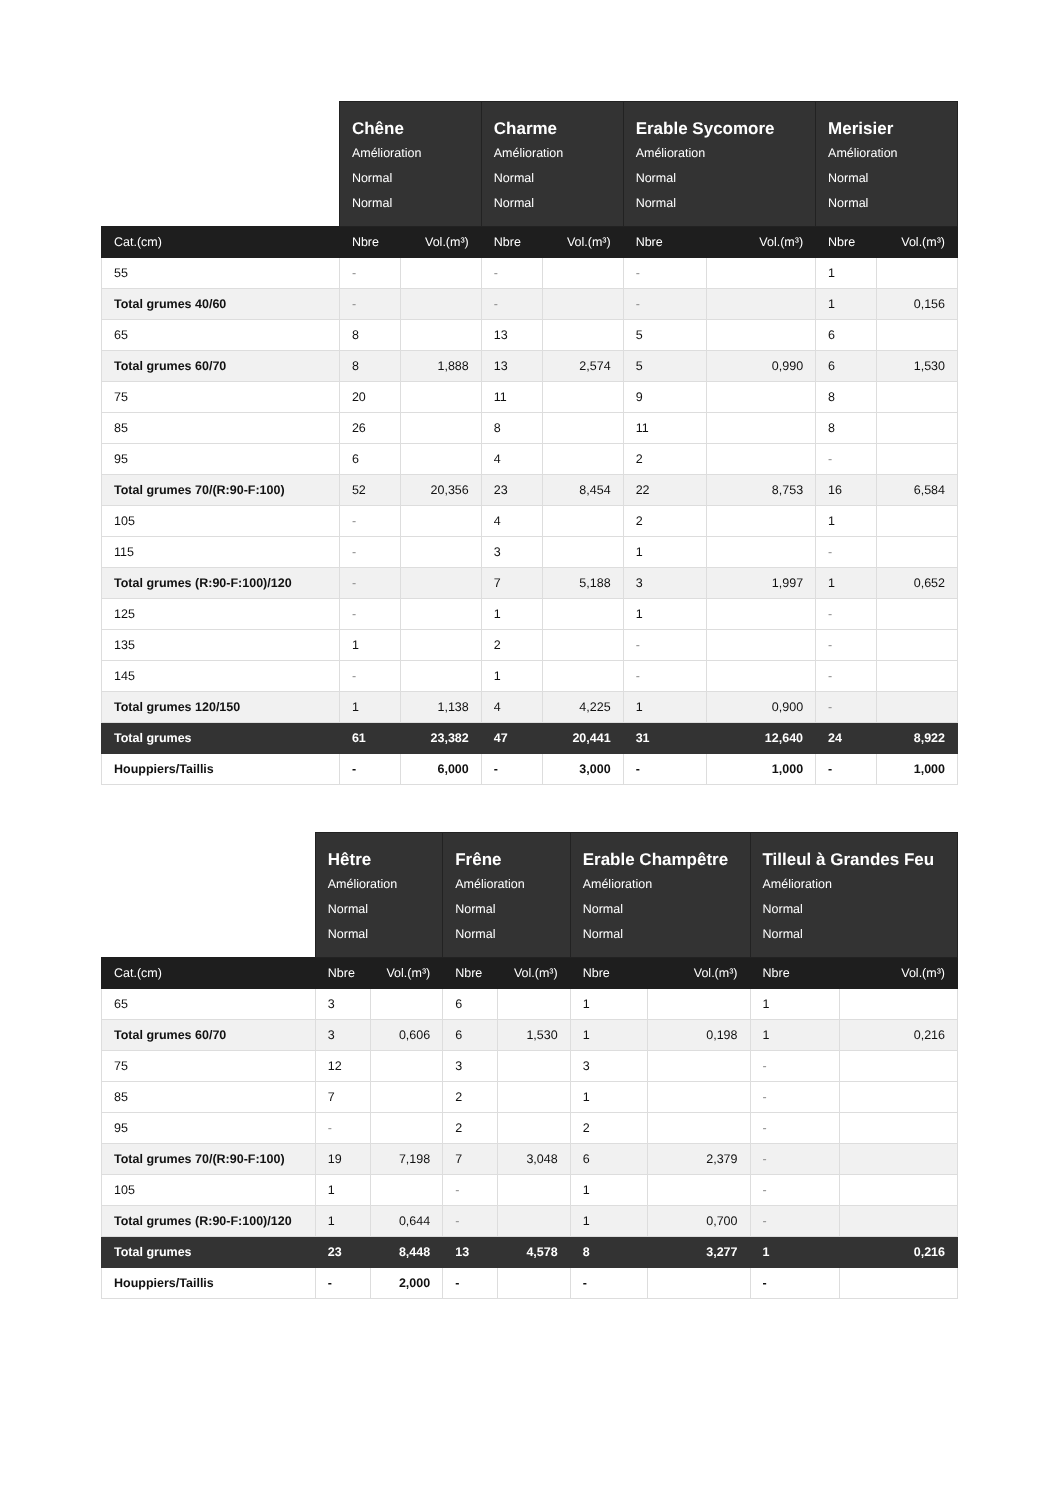| | Chêne Amélioration Normal Normal | | Charme Amélioration Normal Normal | | Erable Sycomore Amélioration Normal Normal | | Merisier Amélioration Normal Normal | |
| --- | --- | --- | --- | --- | --- | --- | --- | --- |
| Cat.(cm) | Nbre | Vol.(m³) | Nbre | Vol.(m³) | Nbre | Vol.(m³) | Nbre | Vol.(m³) |
| 55 | - | | - | | - | | 1 | |
| Total grumes 40/60 | - | | - | | - | | 1 | 0,156 |
| 65 | 8 | | 13 | | 5 | | 6 | |
| Total grumes 60/70 | 8 | 1,888 | 13 | 2,574 | 5 | 0,990 | 6 | 1,530 |
| 75 | 20 | | 11 | | 9 | | 8 | |
| 85 | 26 | | 8 | | 11 | | 8 | |
| 95 | 6 | | 4 | | 2 | | - | |
| Total grumes 70/(R:90-F:100) | 52 | 20,356 | 23 | 8,454 | 22 | 8,753 | 16 | 6,584 |
| 105 | - | | 4 | | 2 | | 1 | |
| 115 | - | | 3 | | 1 | | - | |
| Total grumes (R:90-F:100)/120 | - | | 7 | 5,188 | 3 | 1,997 | 1 | 0,652 |
| 125 | - | | 1 | | 1 | | - | |
| 135 | 1 | | 2 | | - | | - | |
| 145 | - | | 1 | | - | | - | |
| Total grumes 120/150 | 1 | 1,138 | 4 | 4,225 | 1 | 0,900 | - | |
| Total grumes | 61 | 23,382 | 47 | 20,441 | 31 | 12,640 | 24 | 8,922 |
| Houppiers/Taillis | - | 6,000 | - | 3,000 | - | 1,000 | - | 1,000 |
| | Hêtre Amélioration Normal Normal | | Frêne Amélioration Normal Normal | | Erable Champêtre Amélioration Normal Normal | | Tilleul à Grandes Feu Amélioration Normal Normal | |
| --- | --- | --- | --- | --- | --- | --- | --- | --- |
| Cat.(cm) | Nbre | Vol.(m³) | Nbre | Vol.(m³) | Nbre | Vol.(m³) | Nbre | Vol.(m³) |
| 65 | 3 | | 6 | | 1 | | 1 | |
| Total grumes 60/70 | 3 | 0,606 | 6 | 1,530 | 1 | 0,198 | 1 | 0,216 |
| 75 | 12 | | 3 | | 3 | | - | |
| 85 | 7 | | 2 | | 1 | | - | |
| 95 | - | | 2 | | 2 | | - | |
| Total grumes 70/(R:90-F:100) | 19 | 7,198 | 7 | 3,048 | 6 | 2,379 | - | |
| 105 | 1 | | - | | 1 | | - | |
| Total grumes (R:90-F:100)/120 | 1 | 0,644 | - | | 1 | 0,700 | - | |
| Total grumes | 23 | 8,448 | 13 | 4,578 | 8 | 3,277 | 1 | 0,216 |
| Houppiers/Taillis | - | 2,000 | - | | - | | - | |